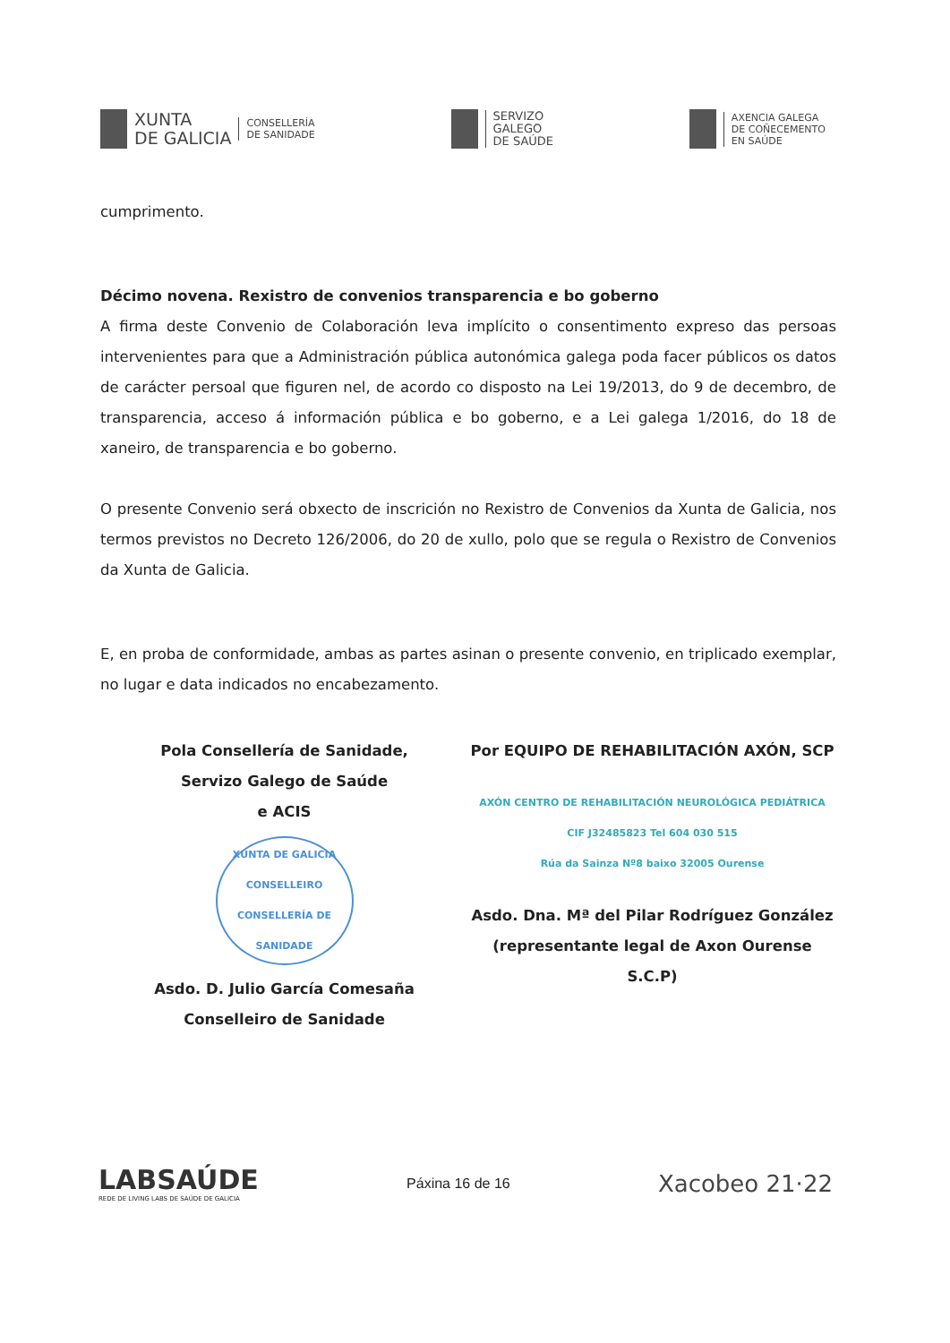XUNTA
DE GALICIA
CONSELLERÍA
DE SANIDADE
SERVIZO
GALEGO
DE SAÚDE
AXENCIA GALEGA
DE COÑECEMENTO
EN SAÚDE
cumprimento.
Décimo novena. Rexistro de convenios transparencia e bo goberno
A firma deste Convenio de Colaboración leva implícito o consentimento expreso das persoas intervenientes para que a Administración pública autonómica galega poda facer públicos os datos de carácter persoal que figuren nel, de acordo co disposto na Lei 19/2013, do 9 de decembro, de transparencia, acceso á información pública e bo goberno, e a Lei galega 1/2016, do 18 de xaneiro, de transparencia e bo goberno.
O presente Convenio será obxecto de inscrición no Rexistro de Convenios da Xunta de Galicia, nos termos previstos no Decreto 126/2006, do 20 de xullo, polo que se regula o Rexistro de Convenios da Xunta de Galicia.
E, en proba de conformidade, ambas as partes asinan o presente convenio, en triplicado exemplar, no lugar e data indicados no encabezamento.
Pola Consellería de Sanidade,
Servizo Galego de Saúde
e ACIS
XUNTA DE GALICIA
CONSELLEIRO
CONSELLERÍA DE SANIDADE
Asdo. D. Julio García Comesaña
Conselleiro de Sanidade
Por EQUIPO DE REHABILITACIÓN AXÓN, SCP
AXÓN CENTRO DE REHABILITACIÓN NEUROLÓGICA PEDIÁTRICA
CIF J32485823 Tel 604 030 515
Rúa da Sainza Nº8 baixo 32005 Ourense
Asdo. Dna. Mª del Pilar Rodríguez González
(representante legal de Axon Ourense
S.C.P)
LABSAÚDE
REDE DE LIVING LABS DE SAÚDE DE GALICIA
Páxina 16 de 16
Xacobeo 21·22